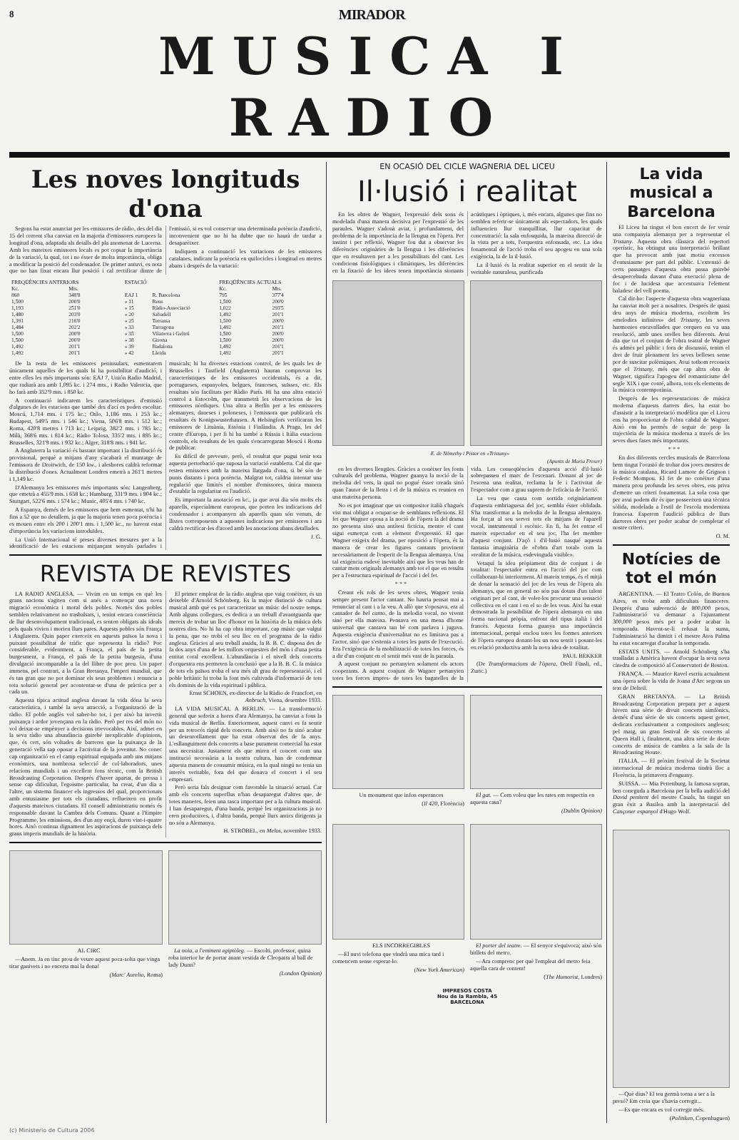8 MIRADOR
MUSICA I RADIO
Les noves longituds d'ona
Segons ha estat anunciat per les emissores de ràdio, des del dia 15 del corrent s'ha canviat en la majoria d'emissores europees la longitud d'ona, adaptada als detalls del pla anomenat de Lucerna. Amb les mateixes emissores locals es pot copsar la importància de la variació, la qual, tot i no ésser de molta importància, obliga a modificar la posició del condensador. De primer antuvi, es nota que no han fixat encara llur posició i cal rectificar dintre de l'emissió, si es vol conservar una determinada potència d'audició, inconvenient que no hi ha dubte que no haurà de tardar a desaparèixer.
Indiquem a continuació les variacions de les emissores catalanes, indicant la potència en quilocicles i longitud en metres abans i després de la variació:
| FREQÜÈNCIES ANTERIORS | | ESTACIÓ | | FREQÜÈNCIES ACTUALS | |
| --- | --- | --- | --- | --- | --- |
| Kc. | Mts. | | | Kc. | Mts. |
| 860 | 348'8 | EAJ 1 | R. Barcelona | 795 | 377'4 |
| 1,500 | 200'0 | » 11 | Reus | 1,500 | 200'0 |
| 1,193 | 251'0 | » 15 | Ràdio-Associació | 1,022 | 293'5 |
| 1,480 | 203'0 | » 20 | Sabadell | 1,492 | 201'1 |
| 1,391 | 216'0 | » 25 | Terrassa | 1,500 | 200'0 |
| 1,484 | 202'2 | » 33 | Tarragona | 1,492 | 201'1 |
| 1,500 | 200'0 | » 35 | Vilanova i Geltrú | 1,500 | 200'0 |
| 1,500 | 200'0 | » 38 | Girona | 1,500 | 200'0 |
| 1,492 | 201'1 | » 39 | Badalona | 1,492 | 201'1 |
| 1,492 | 201'1 | » 42 | Lleida | 1,492 | 201'1 |
De la resta de les emissores peninsulars, esmentarem únicament aquelles de les quals hi ha possibilitat d'audició, i entre elles les més importants són: EAJ 7, Unión Radio Madrid, que radiarà ara amb 1,095 kc. i 274 mts., i Radio Valencia, que ho farà amb 352'9 mts. i 850 kc.
A continuació indicarem les característiques d'emissió d'algunes de les estacions que també des d'ací es poden escoltar. Moscú, 1,714 mts. i 175 kc.; Oslo, 1,186 mts. i 253 kc.; Budapest, 549'5 mts. i 546 kc.; Viena, 506'8 mts. i 512 kc.; Roma, 420'8 metres i 713 kc.; Leipzig, 382'2 mts. i 785 kc.; Milà, 368'6 mts. i 814 kc.; Ràdio Tolosa, 335'2 mts. i 895 kc.; Brusselles, 321'9 mts. i 932 kc.; Alger, 318'8 mts. i 941 kc.
A Anglaterra la variació és bastant important i la distribució és provisional, perquè a mitjans d'any s'acabarà el muntatge de l'emissora de Droitwich, de 150 kw., i aleshores caldrà reformar la distribució d'ones. Actualment Londres emetrà a 261'1 metres i 1,149 kc.
D'Alemanya les emissores més importants són: Langenberg, que emetrà a 455'9 mts. i 658 kc.; Hamburg, 331'9 mts. i 904 kc.; Stuttgart, 522'6 mts. i 574 kc.; Munic, 405'4 mts. i 740 kc.
A Espanya, demés de les emissores que hem esmentat, n'hi ha fins a 52 que no detallem, ja que la majoria tenen poca potència i es mouen entre els 200 i 200'1 mts. i 1,500 kc., no havent estat d'importància les variacions introduïdes.
La Unió Internacional té preses diverses mesures per a la identificació de les estacions mitjançant senyals parlades i musicals; hi ha diverses estacions control, de les quals les de Brusselles i Tastfield (Anglaterra) hauran comprovat les característiques de les emissores occidentals, és a dir, portugueses, espanyoles, belgues, franceses, suïsses, etc. Els resultats són facilitats per Ràdio París. Hi ha una altra estació control a Estocolm, que transmetrà les observacions de les emissores nòrdiques. Una altra a Berlín per a les emissores alemanyes, daneses i poloneses, i l'emissora que publicarà els resultats és Konigswusterhausen. A Helsingfors verificaran les emissores de Lituània, Estònia i Finlàndia. A Praga, les del centre d'Europa, i per fi hi ha també a Rússia i Itàlia estacions controls, els resultats de les quals s'encarregaran Moscú i Roma de publicar.
Es difícil de preveure, però, el resultat que pugui tenir tota aquesta pertorbació que suposa la variació establerta. Cal dir que resten emissores amb la mateixa llargada d'ona, si bé són de punts distants i poca potència. Malgrat tot, caldria intentar una regulació que limités el nombre d'emissores, única manera d'establir la regularitat en l'audició.
Es important la anotació en kc., ja que avui dia són molts els aparells, especialment europeus, que porten les indicacions del condensador i acompanyen als aparells quan són venuts, de llistes corresponents a aquestes indicacions per emissores i ara caldrà rectificar-les d'acord amb les anotacions abans detallades.
J. G.
REVISTA DE REVISTES
LA RADIO ANGLESA. — Vivim en un temps en què les grans nacions s'agiten com si anés a començar una nova migració econòmica i moral dels pobles. Només dos pobles semblen relativament no trasbalsats, i, tenint encara consciència de llur desenvolupament tradicional, es senten obligats als ideals pels quals vivien i morien llurs pares. Aquests pobles són França i Anglaterra. Quin paper exerceix en aquests països la nova i puixant possibilitat de tràfic que representa la ràdio? Poc considerable, evidentment, a França, el país de la petita burgesment, a França, el país de la petita burgesia, d'una divulgació incomparable a la del llibre de poc preu. Un paper immens, pel contrari, a la Gran Bretanya, l'imperi mundial, que és tan gran que no pot dominar els seus problemes i renuncia a tota solució general per acontentar-se d'una de pràctica per a cada un.
Aquesta típica actitud anglesa davant la vida dóna la seva característica, i també la seva atracció, a l'organització de la ràdio. El poble anglès vol saber-ho tot, i per això ha invertit puixança i ardor jovençana en la ràdio. Però per res del món no vol deixar-se empènyer a decisions irrevocables. Així, admet en la seva ràdio una abundància gairebé inexplicable d'opinions, que, és cert, són voltades de barreres que la puixança de la generació vella sap oposar a l'activitat de la joventut. No conec cap organització en el camp espiritual equipada amb uns mitjans econòmics, una nombrosa selecció de col·laboradors, unes relacions mundials i un excellent fons tècnic, com la British Broadcasting Corporation. Després d'haver apartat, de pressa i sense cap dificultat, l'egoisme particular, ha creat, d'un dia a l'altre, un sistema financer els ingressos del qual, proporcionats amb entusiasme per tots els ciutadans, reflueixen en profit d'aquests mateixos ciutadans. El consell administratiu només és responsable davant la Cambra dels Comuns. Quant a l'Empire Programme, les emissions, des d'un any ençà, duren vint-i-quatre hores. Això continua dignament les aspiracions de puixança dels grans imperis mundials de la història.
El primer empleat de la ràdio anglesa que vaig conèixer, és un deixeble d'Arnold Schönberg. Es la major distinció de cultura musical amb què es pot caracteritzar un músic del nostre temps. Amb alguns collegues, es dedica a un treball d'avantguarda que mereix de trobar un lloc d'honor en la història de la música dels nostres dies. No hi ha cap obra important, cap músic que valgui la pena, que no trobi el seu lloc en el programa de la ràdio anglesa. Gràcies al seu treball assidu, la B. B. C. disposa des de fa dos anys d'una de les millors orquestres del món i d'una petita entitat coral excellent. L'abundància i el nivell dels concerts d'orquestra ens permeten la conclusió que a la B. B. C. la música de tots els països troba el seu més alt grau de representació, i el poble britànic hi troba la font més cultivada d'informació de tots els dominis de la vida espiritual i pública.
Ernst SCHOEN, ex-director de la Ràdio de Francfort, en Anbruch, Viena, desembre 1933.
LA VIDA MUSICAL A BERLIN. — La transformació general que sofreix a hores d'ara Alemanya, ha canviat a fons la vida musical de Berlín. Exteriorment, aquest canvi es fa sentir per un retrocés ràpid dels concerts. Amb això no fa sinó acabar un desenrotllament que ha estat observat des de fa anys. L'esllanguiment dels concerts a base purament comercial ha estat una necessitat. Justament els que miren el concert com una institució necessària a la nostra cultura, han de condemnar aquesta manera de consumir música, en la qual ningú no tenia un interès veritable, fora del que donava el concert i el seu empresari.
Però seria fals designar com favorable la situació actual. Car amb els concerts superflus n'han desaparegut d'altres que, de totes maneres, feien una tasca important per a la cultura musical. I han desaparegut, d'una banda, perquè les organitzacions ja no eren productives, i, d'altra banda, perquè llurs antics dirigents ja no són a Alemanya.
H. STROBEL, en Melos, novembre 1933.
AL CIRC
—Anem. Ja en tinc prou de veure aquest poca-solta que vinga tirar ganivets i no encerta mai la dona!
(Marc' Aurelio, Roma)
La noia, a l'eminent egiptòleg. — Escolti, professor, quina roba interior he de portar anant vestida de Cleopatra al ball de lady Dunn?
(London Opinion)
EN OCASIÓ DEL CICLE WAGNERIA DEL LICEU
Il·lusió i realitat
En les obres de Wagner, l'expressió dels sons és modelada d'una manera decisiva per l'expressió de les paraules. Wagner s'adonà aviat, i profundament, del problema de la importància de la llengua en l'òpera. Per instint i per reflexió, Wagner fou dut a observar les diferències originàries de la llengua i les diferències que en resultaven per a les possibilitats del cant. Les condicions fisiològiques i climàtiques, les diferències en la fixació de les idees tenen importància sionants acústiques i òptiques, i, més encara, algunes que fins no semblen referir-se únicament als espectadors, les quals influencien llur tranquillitat, llur capacitat de concentració: la sala enfosquida, la mateixa direcció de la vista per a tots, l'orquestra enfonsada, etc. La idea fonamental de l'acció troba el seu apogeu en una sola exigència, la de la il·lusió.
La il·lusió és la realitat superior en el sentit de la veritable naturalesa, purificada
E. de Némethy i Pistor en «Tristany»
(Apunts de Maria Freser)
en les diverses llengües. Gràcies a conèixer les fonts culturals del problema, Wagner guanya la noció de la melodia del vers, la qual no pogué ésser creada sinó quan l'autor de la lletra i el de la música es reunien en una mateixa persona.
No es pot imaginar que un compositor italià s'hagués vist mai obligat a ocupar-se de semblants reflexions. El fet que Wagner oposa a la noció de l'òpera la del drama no presenta sinó una antítesi fictícia, mentre el cant sigui esmerçat com a element d'expressió. El que Wagner exigeix del drama, per oposició a l'òpera, és la manera de crear les figures cantants provinent necessàriament de l'esperit de la llengua alemanya. Una tal exigència esdevé inevitable així que les veus han de cantar mots originals alemanys amb tot el que en resulta per a l'estructura espiritual de l'acció i del fet.
* * *
Creant els rols de les seves obres, Wagner tenia sempre present l'actor cantant. No hauria pensat mai a renunciar al cant i a la veu. A allò que s'oposava, era al cantador de bel canto, de la melodia vocal, no vivent sinó per ella mateixa. Pensava en una mena d'home universal que cantava tan bé com parlava i jugava. Aquesta exigència d'universalitat no es limitava pas a l'actor, sinó que s'estenia a totes les parts de l'execució. Era l'exigència de la mobilització de totes les forces, és a dir d'un conjunt en el sentit més vast de la paraula.
A aquest conjunt no pertanyien solament els actors cooperants. A aquest conjunt de Wagner pertanyien totes les forces impres- de totes les bagatelles de la vida. Les conseqüències d'aquesta acció d'il·lusió sobrepassen el marc de l'escenari. Donant al joc de l'escena una realitat, reclama la fe i l'activitat de l'espectador com a grau suprem de l'eficàcia de l'acció.
La veu que canta com sortida originàriament d'aquesta embriaguesa del joc, sembla ésser oblidada. S'ha transformat a la melodia de la llengua alemanya. Ha forçat al seu servei tots els mitjans de l'aparell vocal, instrumental i escènic. En fi, ha fet entrar el mateix espectador en el seu joc, l'ha fet membre d'aquest conjunt. D'açò i d'il·lusió nasqué aquesta fantasia imaginària de «l'obra d'art total» com la «realitat de la música, esdevinguda visible».
Vetaquí la idea pròpiament dita de conjunt i de totalitat: l'espectador entra en l'acció del joc com collaborant-hi interiorment. Al mateix temps, és el mitjà de donar la sensació del joc de les veus de l'òpera als alemanys, que en general no són pas dotats d'un talent originari per al cant, de voler-los procurar una sensació collectiva en el cant i en el so de les veus. Així ha estat demostrada la possibilitat de l'òpera alemanya en una forma nacional pròpia, enfront del tipus italià i del francès. Aquesta forma guanya una importància internacional, perquè enclou totes les formes anteriors de l'òpera europea donant-los un nou sentit i posant-les en relació productiva amb la nova idea de totalitat.
PAUL BEKKER
(De Transformacions de l'òpera, Orell Füssli, ed., Zuric.)
Un monument que infon esperances
(Il 420, Florència)
El gat. — Com voleu que les rates em respectin en aquesta casa?
(Dublin Opinion)
ELS INCORREGIBLES
—El nuvi telefona que vindrà una mica tard i comencem sense esperar-lo.
(New York American)
El porter del teatre. — El senyor s'equivoca; això són bitllets del metro.
—Ara comprenc per què l'empleat del metro feia aquella cara de content!
(The Humorist, Londres)
IMPRESOS COSTA
Nou de la Rambla, 45
BARCELONA
La vida musical a Barcelona
El Liceu ha tingut el bon encert de fer venir una companyia alemanya per a representar el Tristany. Aquesta obra clàssica del repertori operístic, ha obtingut una interpretació brillant que ha provocat amb just motiu excessos d'entusiasme per part del públic. L'extensió de certs passatges d'aquesta obra passa gairebé desapercebuda davant d'una execució plena de foc i de lucidesa que accentuava l'element baladesc del vell poema.
Cal dir-ho: l'aspecte d'aquesta obra wagneriana ha canviat molt per a nosaltres. Després de quasi deu anys de música moderna, escoltem les «melodies infinites» del Tristany, les seves harmonies encavallades que cerquen en va una resolució, amb unes orelles ben diferents. Avui dia que tot el conjunt de l'obra teatral de Wagner és admès pel públic i fora de discussió, tenim el dret de fruir plenament les seves belleses sense por de suscitar polèmiques. Avui tothom reconeix que el Tristany, més que cap altra obra de Wagner, significa l'apogeu del romanticisme del segle XIX i que conté, alhora, tots els elements de la música contemporània.
Després de les representacions de música moderna d'aquests darrers dies, ha estat bo d'assistir a la interpretació modèlica que el Liceu ens ha proporcionat de l'obra cabdal de Wagner. Això ens ha permès de seguir de prop la trajectòria de la música moderna a través de les seves dues fases més importants.
* * *
En dos diferents cercles musicals de Barcelona hem tingut l'ocasió de trobar dos joves mestres de la música catalana, Ricard Lamote de Grignon i Federic Mompou. El fet de no conèixer d'una manera prou profunda les seves obres, ens priva d'emetre un criteri fonamentat. La sola cosa que per avui podem dir és que posseeixen una tècnica sòlida, modelada a l'estil de l'escola modernista francesa. Esperem l'audició pública de llurs darreres obres per poder acabar de completar el nostre criteri.
O. M.
Notícies de tot el món
ARGENTINA. — El Teatro Colón, de Buenos Aires, es troba amb dificultats financeres. Després d'una subvenció de 800,000 pesos, l'administració va demanar a l'ajuntament 300,000 pesos més per a poder acabar la temporada. Havent-se-li refusat la suma, l'administració ha dimitit i el mestre Atos Palma ha estat encarregat d'acabar la temporada.
ESTATS UNITS. — Arnold Schönberg s'ha traslladat a Amèrica havent d'ocupar la seva nova càtedra de composició al Conservatori de Boston.
FRANÇA. — Maurice Ravel escriu actualment una òpera sobre la vida de Joana d'Arc segons un text de Delteil.
GRAN BRETANYA. — La British Broadcasting Corporation prepara per a aquest hivern una sèrie de divuit concerts simfònics, demés d'una sèrie de sis concerts aquest gener, dedicats exclusivament a compositors anglesos; pel maig, un gran festival de sis concerts al Queen Hall i, finalment, una altra sèrie de dotze concerts de música de cambra a la sala de la Broadcasting House.
ITALIA. — El pròxim festival de la Societat internacional de música moderna tindrà lloc a Florència, la primavera d'enguany.
SUISSA. — Mia Pettenburg, la famosa sopran, ben coneguda a Barcelona per la bella audició del David penitent del mestre Casals, ha tingut un gran èxit a Basilea amb la interpretació del Cançoner espanyol d'Hugo Wolf.
—Què dius? El teu germà torna a ser a la presó? Em creia que s'havia corregit...
—Es que encara es vol corregir més.
(Politiken, Copenhaguen)
(c) Ministerio de Cultura 2006